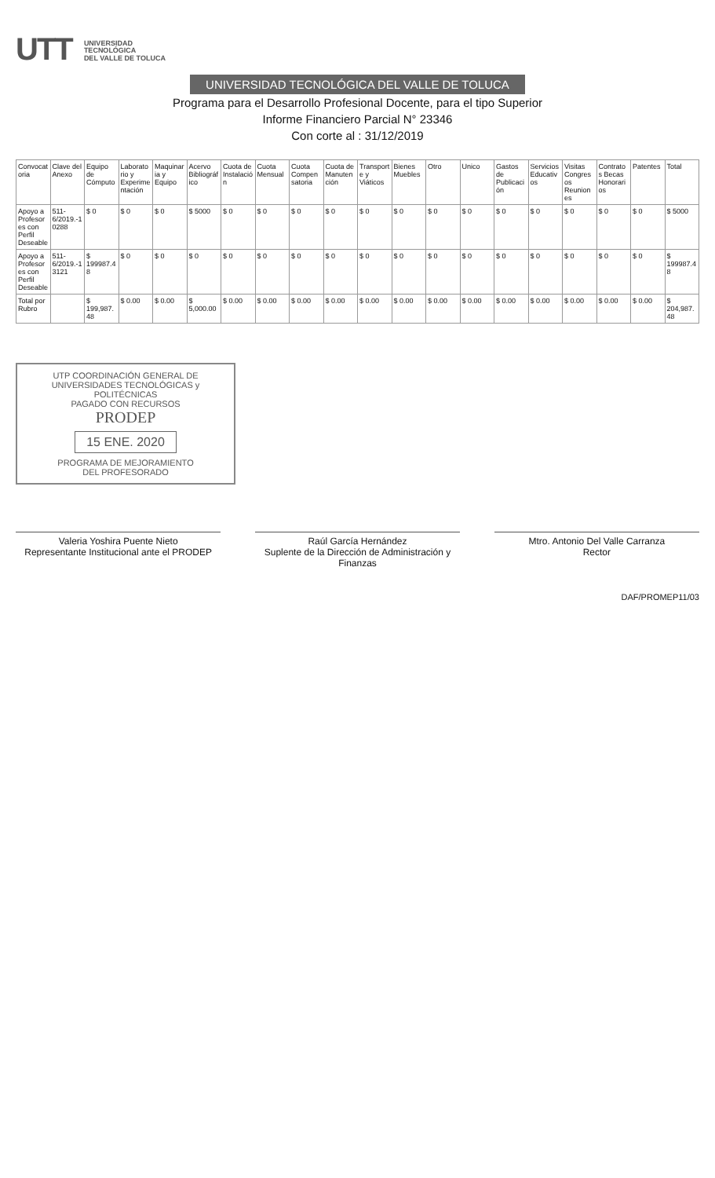UTT UNIVERSIDAD
TECNOLÓGICA
DEL VALLE DE TOLUCA
UNIVERSIDAD TECNOLÓGICA DEL VALLE DE TOLUCA
Programa para el Desarrollo Profesional Docente, para el tipo Superior
Informe Financiero Parcial N° 23346
Con corte al : 31/12/2019
| Convocatoria | Clave del Anexo | Equipo de Cómputo | Laboratorio y Experimentación | Maquinaria y Equipo | Acervo Bibliográfico | Cuota de Instalación | Cuota Mensual | Cuota Compensatoria | Cuota de Manutención | Transporte y Viáticos | Bienes Muebles | Otro | Unico | Gastos de Publicación | Servicios Educativos | Visitas Congresos Reuniones | Contratos Becas Honorarios | Patentes | Total |
| --- | --- | --- | --- | --- | --- | --- | --- | --- | --- | --- | --- | --- | --- | --- | --- | --- | --- | --- | --- |
| Apoyo a Profesores con Perfil Deseable | 511-6/2019.-10288 | $ 0 | $ 0 | $ 0 | $ 5000 | $ 0 | $ 0 | $ 0 | $ 0 | $ 0 | $ 0 | $ 0 | $ 0 | $ 0 | $ 0 | $ 0 | $ 0 | $ 0 | $ 5000 |
| Apoyo a Profesores con Perfil Deseable | 511-6/2019.-13121 | $ 199987.48 | $ 0 | $ 0 | $ 0 | $ 0 | $ 0 | $ 0 | $ 0 | $ 0 | $ 0 | $ 0 | $ 0 | $ 0 | $ 0 | $ 0 | $ 0 | $ 0 | $ 199987.48 |
| Total por Rubro | | $ 199,987.48 | $ 0.00 | $ 0.00 | $ 5,000.00 | $ 0.00 | $ 0.00 | $ 0.00 | $ 0.00 | $ 0.00 | $ 0.00 | $ 0.00 | $ 0.00 | $ 0.00 | $ 0.00 | $ 0.00 | $ 0.00 | $ 0.00 | $ 204,987.48 |
UTP COORDINACIÓN GENERAL DE UNIVERSIDADES TECNOLÓGICAS y POLITÉCNICAS
PAGADO CON RECURSOS
PRODEP
15 ENE. 2020
PROGRAMA DE MEJORAMIENTO
DEL PROFESORADO
Valeria Yoshira Puente Nieto
Representante Institucional ante el PRODEP
Raúl García Hernández
Suplente de la Dirección de Administración y Finanzas
Mtro. Antonio Del Valle Carranza
Rector
DAF/PROMEP11/03